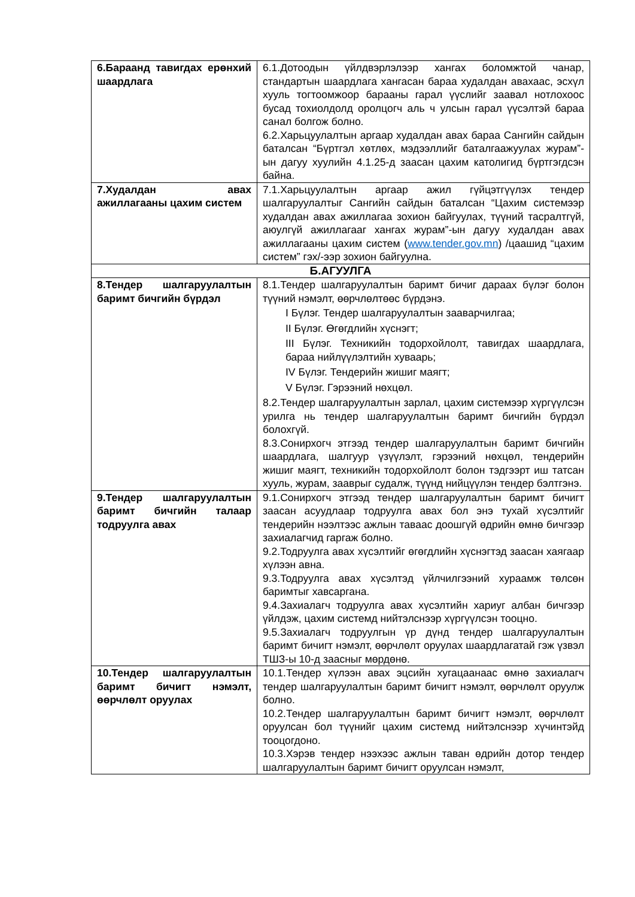| 6.Бараанд тавигдах ерөнхий шаардлага | 6.1.Дотоодын үйлдвэрлэлээр хангах боломжтой чанар, стандартын шаардлага хангасан бараа худалдан авахаас, эсхүл хууль тогтоомжоор барааны гарал үүслийг заавал нотлохоос бусад тохиолдолд оролцогч аль ч улсын гарал үүсэлтэй бараа санал болгож болно. 6.2.Харьцуулалтын аргаар худалдан авах бараа Сангийн сайдын баталсан “Бүртгэл хөтлөх, мэдээллийг баталгаажуулах журам”-ын дагуу хуулийн 4.1.25-д заасан цахим католигид бүртгэгдсэн байна. |
| 7.Худалдан авах ажиллагааны цахим систем | 7.1.Харьцуулалтын аргаар ажил гүйцэтгүүлэх тендер шалгаруулалтыг Сангийн сайдын баталсан “Цахим системээр худалдан авах ажиллагаа зохион байгуулах, түүний тасралтгүй, аюулгүй ажиллагааг хангах журам”-ын дагуу худалдан авах ажиллагааны цахим систем ( www.tender.gov.mn ) /цаашид “цахим систем” гэх/-ээр зохион байгуулна. |
| Б.АГУУЛГА | |
| 8.Тендер шалгаруулалтын баримт бичгийн бүрдэл | 8.1.Тендер шалгаруулалтын баримт бичиг дараах бүлэг болон түүний нэмэлт, өөрчлөлтөөс бүрдэнэ. I Бүлэг. Тендер шалгаруулалтын зааварчилгаа; II Бүлэг. Өгөгдлийн хүснэгт; III Бүлэг. Техникийн тодорхойлолт, тавигдах шаардлага, бараа нийлүүлэлтийн хуваарь; IV Бүлэг. Тендерийн жишиг маягт; V Бүлэг. Гэрээний нөхцөл. 8.2.Тендер шалгаруулалтын зарлал, цахим системээр хүргүүлсэн урилга нь тендер шалгаруулалтын баримт бичгийн бүрдэл болохгүй. 8.3.Сонирхогч этгээд тендер шалгаруулалтын баримт бичгийн шаардлага, шалгуур үзүүлэлт, гэрээний нөхцөл, тендерийн жишиг маягт, техникийн тодорхойлолт болон тэдгээрт иш татсан хууль, журам, зааврыг судалж, түүнд нийцүүлэн тендер бэлтгэнэ. |
| 9.Тендер шалгаруулалтын баримт бичгийн талаар тодруулга авах | 9.1.Сонирхогч этгээд тендер шалгаруулалтын баримт бичигт заасан асуудлаар тодруулга авах бол энэ тухай хүсэлтийг тендерийн нээлтээс ажлын таваас доошгүй өдрийн өмнө бичгээр захиалагчид гаргаж болно. 9.2.Тодруулга авах хүсэлтийг өгөгдлийн хүснэгтэд заасан хаягаар хүлээн авна. 9.3.Тодруулга авах хүсэлтэд үйлчилгээний хураамж төлсөн баримтыг хавсаргана. 9.4.Захиалагч тодруулга авах хүсэлтийн хариуг албан бичгээр үйлдэж, цахим системд нийтэлснээр хүргүүлсэн тооцно. 9.5.Захиалагч тодруулгын үр дүнд тендер шалгаруулалтын баримт бичигт нэмэлт, өөрчлөлт оруулах шаардлагатай гэж үзвэл ТШЗ-ы 10-д заасныг мөрдөнө. |
| 10.Тендер шалгаруулалтын баримт бичигт нэмэлт, өөрчлөлт оруулах | 10.1.Тендер хүлээн авах эцсийн хугацаанаас өмнө захиалагч тендер шалгаруулалтын баримт бичигт нэмэлт, өөрчлөлт оруулж болно. 10.2.Тендер шалгаруулалтын баримт бичигт нэмэлт, өөрчлөлт оруулсан бол түүнийг цахим системд нийтэлснээр хүчинтэйд тооцогдоно. 10.3.Хэрэв тендер нээхээс ажлын таван өдрийн дотор тендер шалгаруулалтын баримт бичигт оруулсан нэмэлт, |